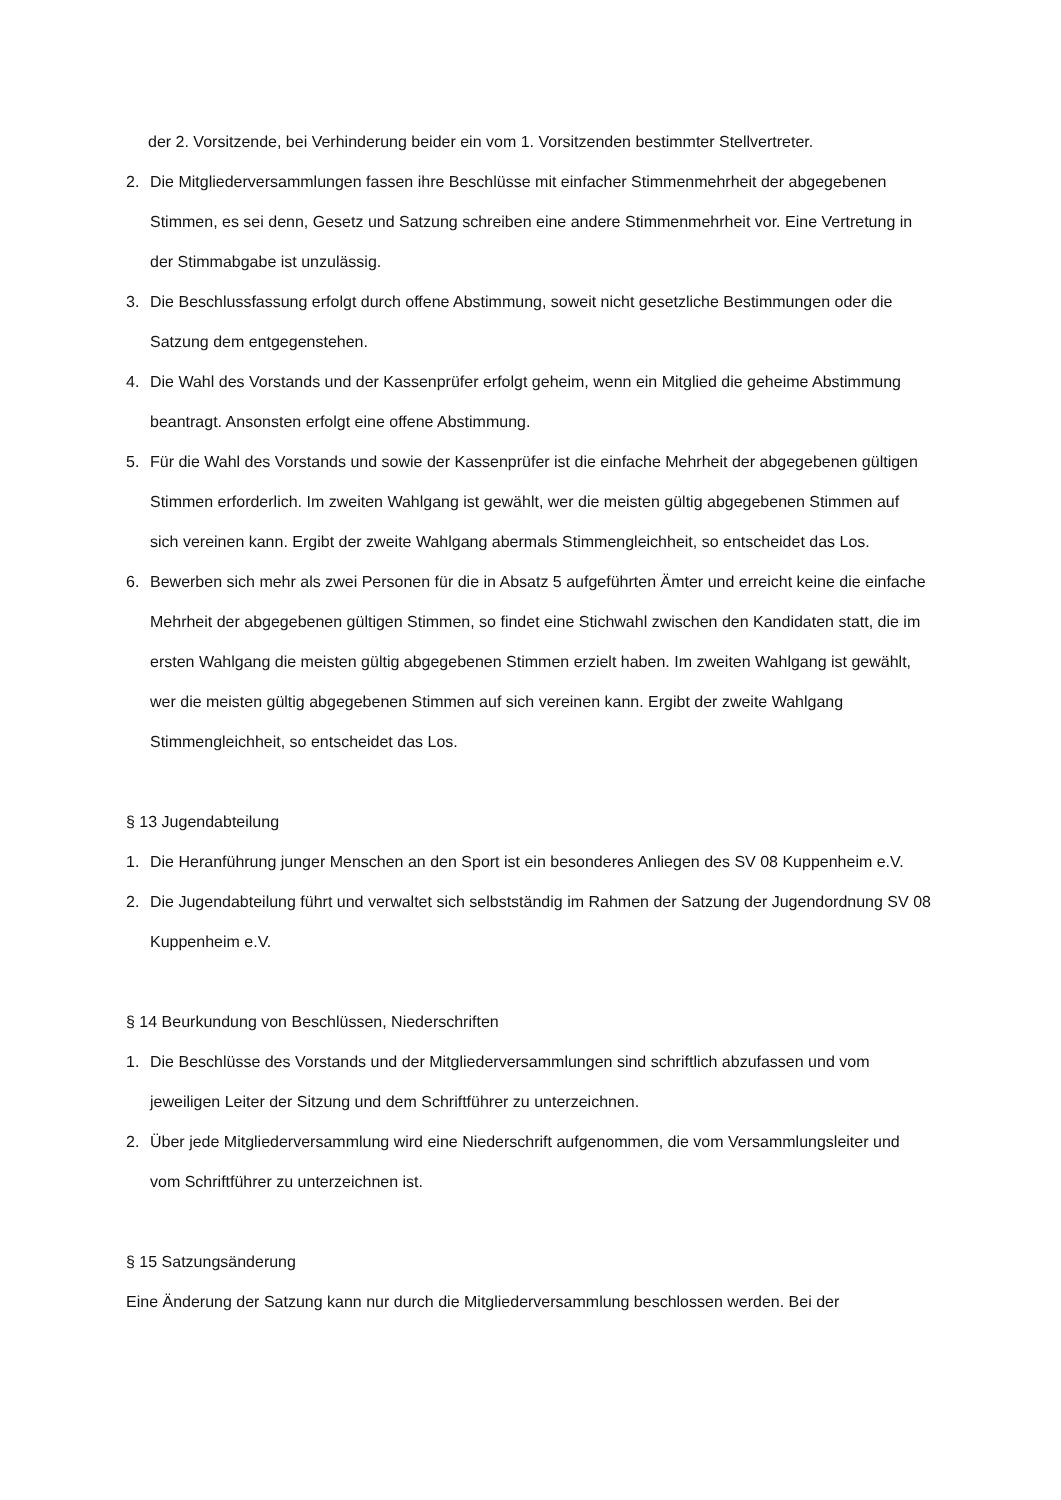der 2. Vorsitzende, bei Verhinderung beider ein vom 1. Vorsitzenden bestimmter Stellvertreter.
2. Die Mitgliederversammlungen fassen ihre Beschlüsse mit einfacher Stimmenmehrheit der abgegebenen Stimmen, es sei denn, Gesetz und Satzung schreiben eine andere Stimmenmehrheit vor. Eine Vertretung in der Stimmabgabe ist unzulässig.
3. Die Beschlussfassung erfolgt durch offene Abstimmung, soweit nicht gesetzliche Bestimmungen oder die Satzung dem entgegenstehen.
4. Die Wahl des Vorstands und der Kassenprüfer erfolgt geheim, wenn ein Mitglied die geheime Abstimmung beantragt. Ansonsten erfolgt eine offene Abstimmung.
5. Für die Wahl des Vorstands und sowie der Kassenprüfer ist die einfache Mehrheit der abgegebenen gültigen Stimmen erforderlich. Im zweiten Wahlgang ist gewählt, wer die meisten gültig abgegebenen Stimmen auf sich vereinen kann. Ergibt der zweite Wahlgang abermals Stimmengleichheit, so entscheidet das Los.
6. Bewerben sich mehr als zwei Personen für die in Absatz 5 aufgeführten Ämter und erreicht keine die einfache Mehrheit der abgegebenen gültigen Stimmen, so findet eine Stichwahl zwischen den Kandidaten statt, die im ersten Wahlgang die meisten gültig abgegebenen Stimmen erzielt haben. Im zweiten Wahlgang ist gewählt, wer die meisten gültig abgegebenen Stimmen auf sich vereinen kann. Ergibt der zweite Wahlgang Stimmengleichheit, so entscheidet das Los.
§ 13 Jugendabteilung
1. Die Heranführung junger Menschen an den Sport ist ein besonderes Anliegen des SV 08 Kuppenheim e.V.
2. Die Jugendabteilung führt und verwaltet sich selbstständig im Rahmen der Satzung der Jugendordnung SV 08 Kuppenheim e.V.
§ 14 Beurkundung von Beschlüssen, Niederschriften
1. Die Beschlüsse des Vorstands und der Mitgliederversammlungen sind schriftlich abzufassen und vom jeweiligen Leiter der Sitzung und dem Schriftführer zu unterzeichnen.
2. Über jede Mitgliederversammlung wird eine Niederschrift aufgenommen, die vom Versammlungsleiter und vom Schriftführer zu unterzeichnen ist.
§ 15 Satzungsänderung
Eine Änderung der Satzung kann nur durch die Mitgliederversammlung beschlossen werden. Bei der